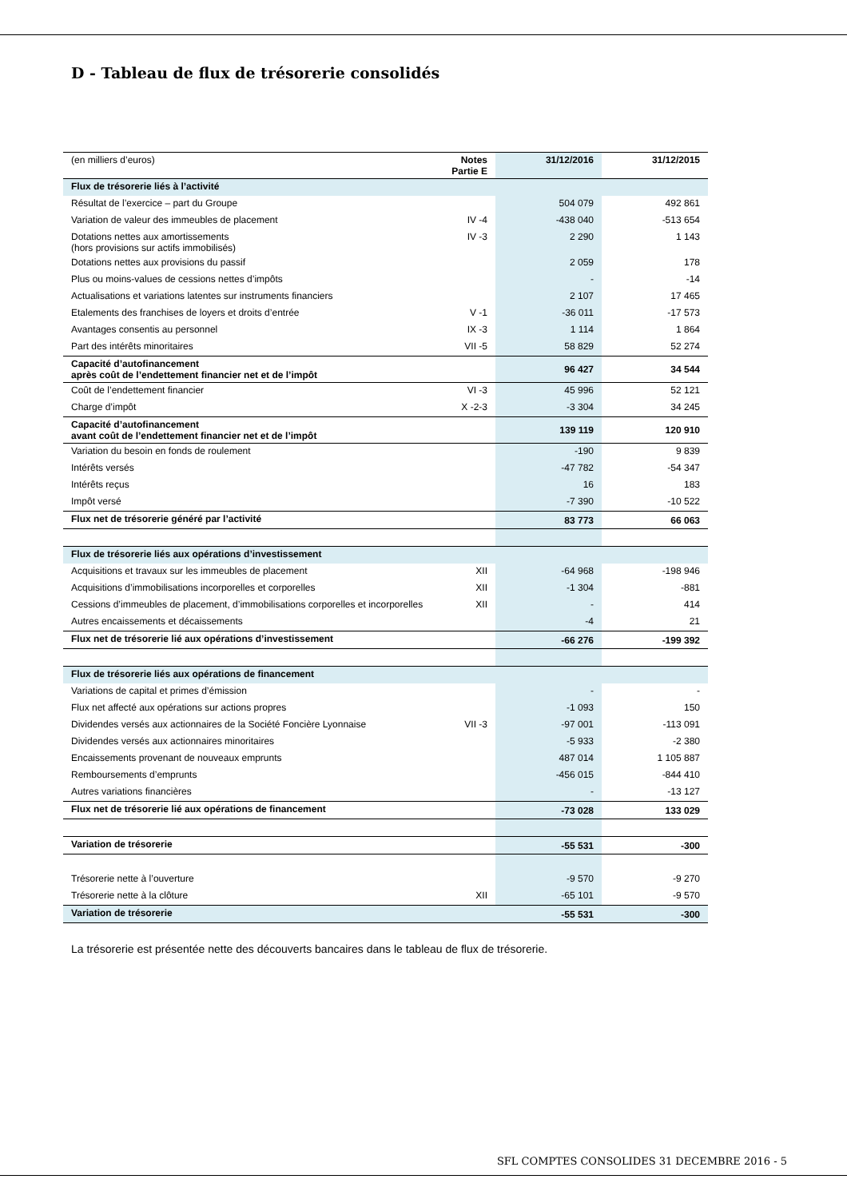D - Tableau de flux de trésorerie consolidés
| (en milliers d’euros) | Notes Partie E | 31/12/2016 | 31/12/2015 |
| Flux de trésorerie liés à l’activité | | | |
| Résultat de l’exercice – part du Groupe | | 504 079 | 492 861 |
| Variation de valeur des immeubles de placement | IV -4 | -438 040 | -513 654 |
| Dotations nettes aux amortissements (hors provisions sur actifs immobilisés) | IV -3 | 2 290 | 1 143 |
| Dotations nettes aux provisions du passif | | 2 059 | 178 |
| Plus ou moins-values de cessions nettes d’impôts | | - | -14 |
| Actualisations et variations latentes sur instruments financiers | | 2 107 | 17 465 |
| Etalements des franchises de loyers et droits d’entrée | V -1 | -36 011 | -17 573 |
| Avantages consentis au personnel | IX -3 | 1 114 | 1 864 |
| Part des intérêts minoritaires | VII -5 | 58 829 | 52 274 |
| Capacité d’autofinancement après coût de l’endettement financier net et de l’impôt | | 96 427 | 34 544 |
| Coût de l’endettement financier | VI -3 | 45 996 | 52 121 |
| Charge d’impôt | X -2-3 | -3 304 | 34 245 |
| Capacité d’autofinancement avant coût de l’endettement financier net et de l’impôt | | 139 119 | 120 910 |
| Variation du besoin en fonds de roulement | | -190 | 9 839 |
| Intérêts versés | | -47 782 | -54 347 |
| Intérêts reçus | | 16 | 183 |
| Impôt versé | | -7 390 | -10 522 |
| Flux net de trésorerie généré par l’activité | | 83 773 | 66 063 |
| Flux de trésorerie liés aux opérations d’investissement | | | |
| Acquisitions et travaux sur les immeubles de placement | XII | -64 968 | -198 946 |
| Acquisitions d’immobilisations incorporelles et corporelles | XII | -1 304 | -881 |
| Cessions d’immeubles de placement, d’immobilisations corporelles et incorporelles | XII | - | 414 |
| Autres encaissements et décaissements | | -4 | 21 |
| Flux net de trésorerie lié aux opérations d’investissement | | -66 276 | -199 392 |
| Flux de trésorerie liés aux opérations de financement | | | |
| Variations de capital et primes d’émission | | - | - |
| Flux net affecté aux opérations sur actions propres | | -1 093 | 150 |
| Dividendes versés aux actionnaires de la Société Foncière Lyonnaise | VII -3 | -97 001 | -113 091 |
| Dividendes versés aux actionnaires minoritaires | | -5 933 | -2 380 |
| Encaissements provenant de nouveaux emprunts | | 487 014 | 1 105 887 |
| Remboursements d’emprunts | | -456 015 | -844 410 |
| Autres variations financières | | - | -13 127 |
| Flux net de trésorerie lié aux opérations de financement | | -73 028 | 133 029 |
| Variation de trésorerie | | -55 531 | -300 |
| Trésorerie nette à l’ouverture | | -9 570 | -9 270 |
| Trésorerie nette à la clôture | XII | -65 101 | -9 570 |
| Variation de trésorerie | | -55 531 | -300 |
La trésorerie est présentée nette des découverts bancaires dans le tableau de flux de trésorerie.
SFL COMPTES CONSOLIDES 31 DECEMBRE 2016 - 5